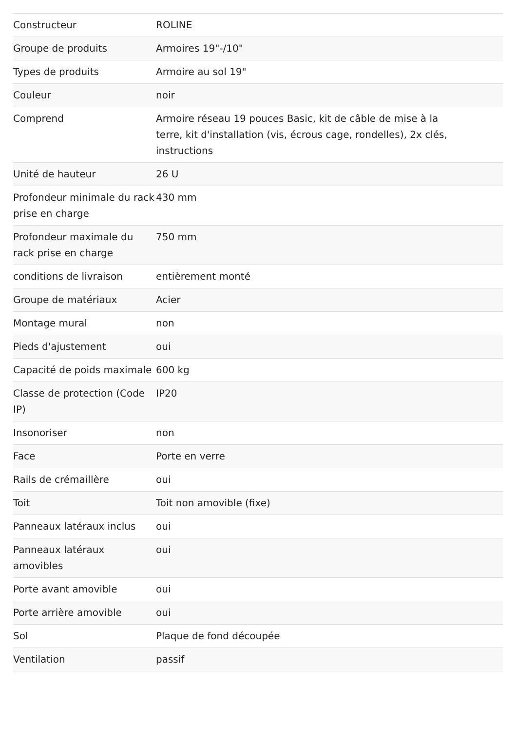| Constructeur | ROLINE |
| Groupe de produits | Armoires 19"-/10" |
| Types de produits | Armoire au sol 19" |
| Couleur | noir |
| Comprend | Armoire réseau 19 pouces Basic, kit de câble de mise à la terre, kit d'installation (vis, écrous cage, rondelles), 2x clés, instructions |
| Unité de hauteur | 26 U |
| Profondeur minimale du rack prise en charge | 430 mm |
| Profondeur maximale du rack prise en charge | 750 mm |
| conditions de livraison | entièrement monté |
| Groupe de matériaux | Acier |
| Montage mural | non |
| Pieds d'ajustement | oui |
| Capacité de poids maximale | 600 kg |
| Classe de protection (Code IP) | IP20 |
| Insonoriser | non |
| Face | Porte en verre |
| Rails de crémaillère | oui |
| Toit | Toit non amovible (fixe) |
| Panneaux latéraux inclus | oui |
| Panneaux latéraux amovibles | oui |
| Porte avant amovible | oui |
| Porte arrière amovible | oui |
| Sol | Plaque de fond découpée |
| Ventilation | passif |